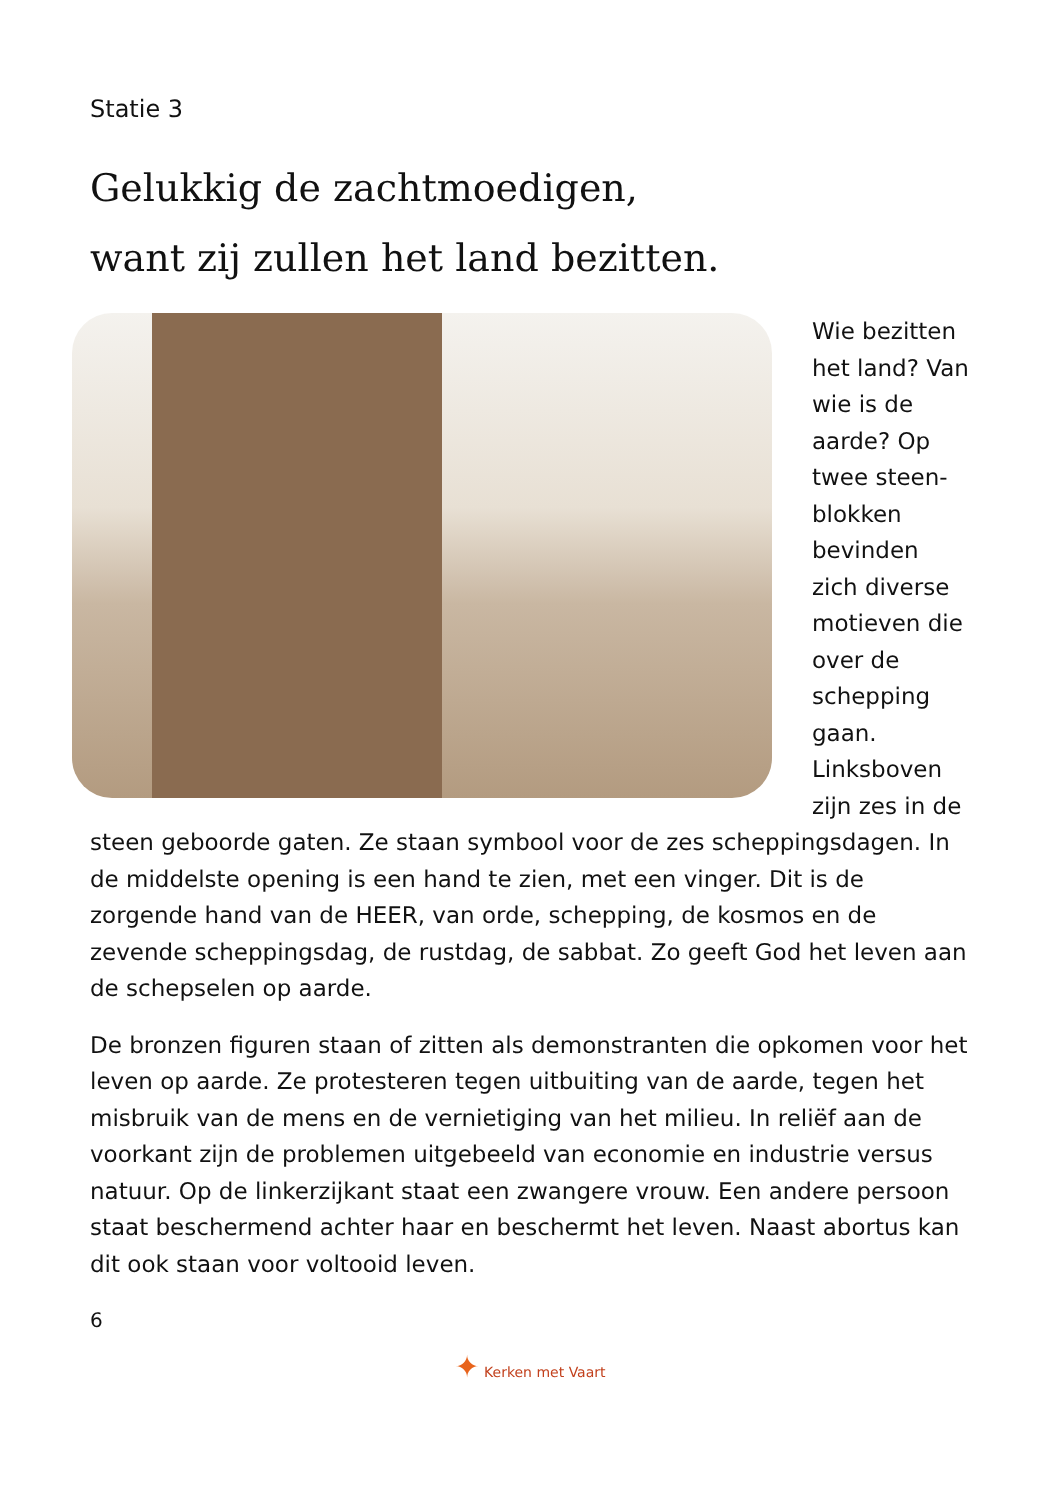Statie 3
Gelukkig de zachtmoedigen,
want zij zullen het land bezitten.
Wie bezitten het land? Van wie is de aarde? Op twee steen-blokken bevinden zich diverse motieven die over de schepping gaan. Linksboven zijn zes in de steen geboorde gaten. Ze staan symbool voor de zes scheppingsdagen. In de middelste opening is een hand te zien, met een vinger. Dit is de zorgende hand van de HEER, van orde, schepping, de kosmos en de zevende scheppingsdag, de rustdag, de sabbat. Zo geeft God het leven aan de schepselen op aarde.
De bronzen figuren staan of zitten als demonstranten die opkomen voor het leven op aarde. Ze protesteren tegen uitbuiting van de aarde, tegen het misbruik van de mens en de vernietiging van het milieu. In reliëf aan de voorkant zijn de problemen uitgebeeld van economie en industrie versus natuur. Op de linkerzijkant staat een zwangere vrouw. Een andere persoon staat beschermend achter haar en beschermt het leven. Naast abortus kan dit ook staan voor voltooid leven.
6
✦ Kerken met Vaart